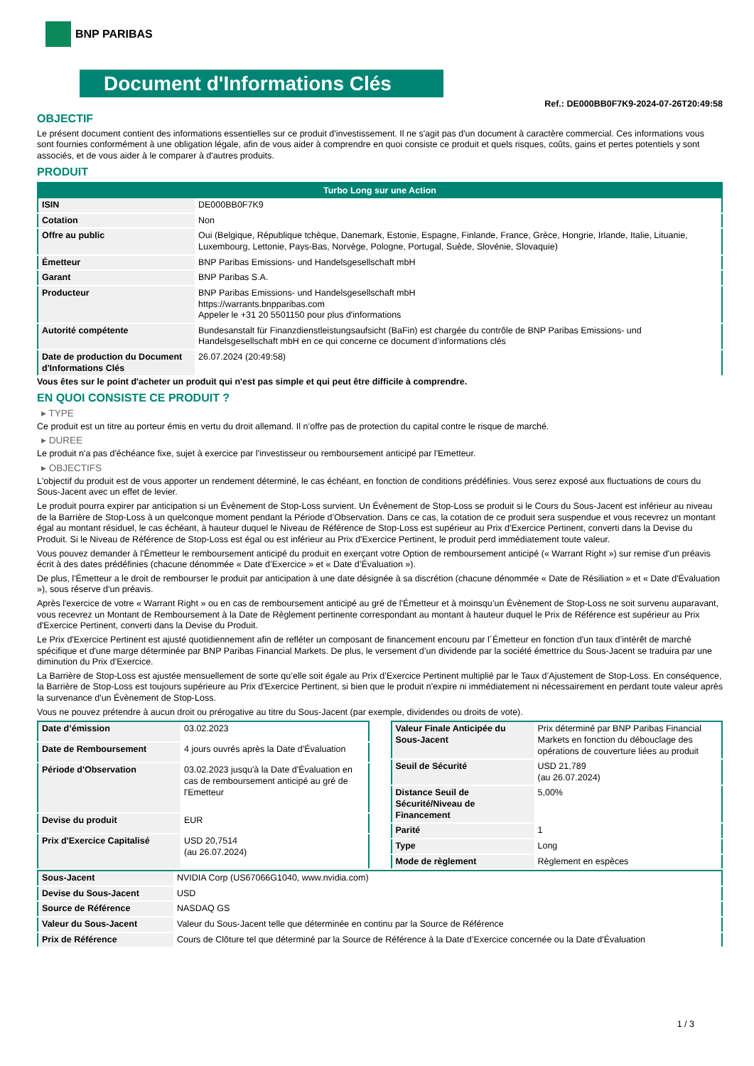BNP PARIBAS
Document d'Informations Clés
Ref.: DE000BB0F7K9-2024-07-26T20:49:58
OBJECTIF
Le présent document contient des informations essentielles sur ce produit d'investissement. Il ne s'agit pas d'un document à caractère commercial. Ces informations vous sont fournies conformément à une obligation légale, afin de vous aider à comprendre en quoi consiste ce produit et quels risques, coûts, gains et pertes potentiels y sont associés, et de vous aider à le comparer à d'autres produits.
PRODUIT
| Turbo Long sur une Action | |
| --- | --- |
| ISIN | DE000BB0F7K9 |
| Cotation | Non |
| Offre au public | Oui (Belgique, République tchèque, Danemark, Estonie, Espagne, Finlande, France, Grèce, Hongrie, Irlande, Italie, Lituanie, Luxembourg, Lettonie, Pays-Bas, Norvège, Pologne, Portugal, Suède, Slovénie, Slovaquie) |
| Émetteur | BNP Paribas Emissions- und Handelsgesellschaft mbH |
| Garant | BNP Paribas S.A. |
| Producteur | BNP Paribas Emissions- und Handelsgesellschaft mbH https://warrants.bnpparibas.com Appeler le +31 20 5501150 pour plus d'informations |
| Autorité compétente | Bundesanstalt für Finanzdienstleistungsaufsicht (BaFin) est chargée du contrôle de BNP Paribas Emissions- und Handelsgesellschaft mbH en ce qui concerne ce document d’informations clés |
| Date de production du Document d'Informations Clés | 26.07.2024 (20:49:58) |
Vous êtes sur le point d'acheter un produit qui n'est pas simple et qui peut être difficile à comprendre.
EN QUOI CONSISTE CE PRODUIT ?
▸ TYPE
Ce produit est un titre au porteur émis en vertu du droit allemand. Il n’offre pas de protection du capital contre le risque de marché.
▸ DUREE
Le produit n'a pas d'échéance fixe, sujet à exercice par l'investisseur ou remboursement anticipé par l'Emetteur.
▸ OBJECTIFS
L'objectif du produit est de vous apporter un rendement déterminé, le cas échéant, en fonction de conditions prédéfinies. Vous serez exposé aux fluctuations de cours du Sous-Jacent avec un effet de levier.
Le produit pourra expirer par anticipation si un Évènement de Stop-Loss survient. Un Évènement de Stop-Loss se produit si le Cours du Sous-Jacent est inférieur au niveau de la Barrière de Stop-Loss à un quelconque moment pendant la Période d’Observation. Dans ce cas, la cotation de ce produit sera suspendue et vous recevrez un montant égal au montant résiduel, le cas échéant, à hauteur duquel le Niveau de Référence de Stop-Loss est supérieur au Prix d'Exercice Pertinent, converti dans la Devise du Produit. Si le Niveau de Référence de Stop-Loss est égal ou est inférieur au Prix d'Exercice Pertinent, le produit perd immédiatement toute valeur.
Vous pouvez demander à l'Émetteur le remboursement anticipé du produit en exerçant votre Option de remboursement anticipé (« Warrant Right ») sur remise d'un préavis écrit à des dates prédéfinies (chacune dénommée « Date d’Exercice » et « Date d’Évaluation »).
De plus, l'Émetteur a le droit de rembourser le produit par anticipation à une date désignée à sa discrétion (chacune dénommée « Date de Résiliation » et « Date d'Évaluation »), sous réserve d'un préavis.
Après l'exercice de votre « Warrant Right » ou en cas de remboursement anticipé au gré de l'Émetteur et à moinsqu’un Évènement de Stop-Loss ne soit survenu auparavant, vous recevrez un Montant de Remboursement à la Date de Règlement pertinente correspondant au montant à hauteur duquel le Prix de Référence est supérieur au Prix d'Exercice Pertinent, converti dans la Devise du Produit.
Le Prix d'Exercice Pertinent est ajusté quotidiennement afin de refléter un composant de financement encouru par l´Émetteur en fonction d'un taux d’intérêt de marché spécifique et d'une marge déterminée par BNP Paribas Financial Markets. De plus, le versement d’un dividende par la société émettrice du Sous-Jacent se traduira par une diminution du Prix d'Exercice.
La Barrière de Stop-Loss est ajustée mensuellement de sorte qu’elle soit égale au Prix d’Exercice Pertinent multiplié par le Taux d’Ajustement de Stop-Loss. En conséquence, la Barrière de Stop-Loss est toujours supérieure au Prix d'Exercice Pertinent, si bien que le produit n'expire ni immédiatement ni nécessairement en perdant toute valeur après la survenance d'un Évènement de Stop-Loss.
Vous ne pouvez prétendre à aucun droit ou prérogative au titre du Sous-Jacent (par exemple, dividendes ou droits de vote).
| Date d’émission | 03.02.2023 |
| Date de Remboursement | 4 jours ouvrés après la Date d'Évaluation |
| Période d'Observation | 03.02.2023 jusqu'à la Date d'Évaluation en cas de remboursement anticipé au gré de l'Emetteur |
| Devise du produit | EUR |
| Prix d'Exercice Capitalisé | USD 20,7514 (au 26.07.2024) |
| Valeur Finale Anticipée du Sous-Jacent | Prix déterminé par BNP Paribas Financial Markets en fonction du débouclage des opérations de couverture liées au produit |
| Seuil de Sécurité | USD 21,789 (au 26.07.2024) |
| Distance Seuil de Sécurité/Niveau de Financement | 5,00% |
| Parité | 1 |
| Type | Long |
| Mode de règlement | Règlement en espèces |
| Sous-Jacent | NVIDIA Corp (US67066G1040, www.nvidia.com) |
| Devise du Sous-Jacent | USD |
| Source de Référence | NASDAQ GS |
| Valeur du Sous-Jacent | Valeur du Sous-Jacent telle que déterminée en continu par la Source de Référence |
| Prix de Référence | Cours de Clôture tel que déterminé par la Source de Référence à la Date d’Exercice concernée ou la Date d'Évaluation |
1 / 3